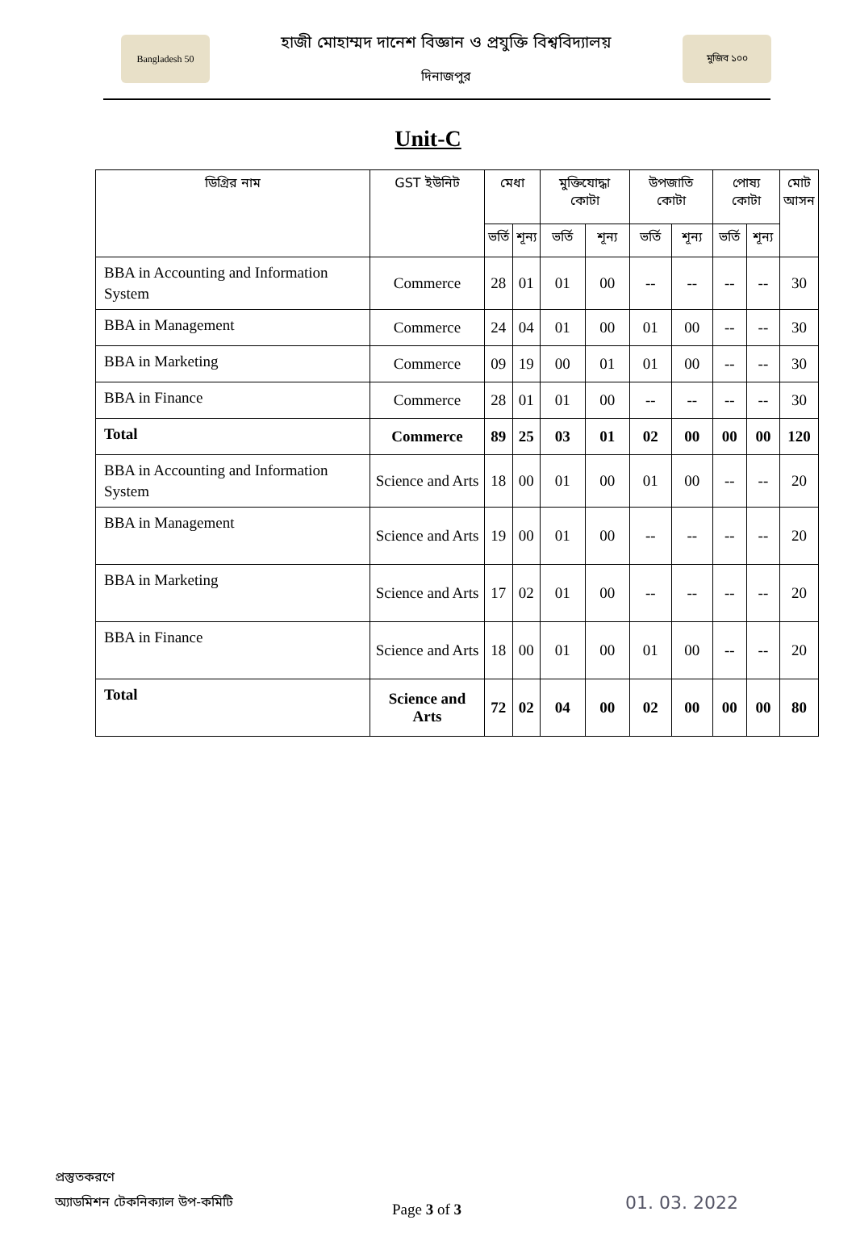Bangladesh 50
হাজী মোহাম্মদ দানেশ বিজ্ঞান ও প্রযুক্তি বিশ্ববিদ্যালয়
দিনাজপুর
মুজিব ১০০
Unit-C
| ডিগ্রির নাম | GST ইউনিট | মেধা | | মুক্তিযোদ্ধা কোটা | | উপজাতি কোটা | | পোষ্য কোটা | | মোট আসন |
| --- | --- | --- | --- | --- | --- | --- | --- | --- | --- | --- |
| | | ভর্তি | শূন্য | ভর্তি | শূন্য | ভর্তি | শূন্য | ভর্তি | শূন্য | |
| BBA in Accounting and Information System | Commerce | 28 | 01 | 01 | 00 | -- | -- | -- | -- | 30 |
| BBA in Management | Commerce | 24 | 04 | 01 | 00 | 01 | 00 | -- | -- | 30 |
| BBA in Marketing | Commerce | 09 | 19 | 00 | 01 | 01 | 00 | -- | -- | 30 |
| BBA in Finance | Commerce | 28 | 01 | 01 | 00 | -- | -- | -- | -- | 30 |
| Total | Commerce | 89 | 25 | 03 | 01 | 02 | 00 | 00 | 00 | 120 |
| BBA in Accounting and Information System | Science and Arts | 18 | 00 | 01 | 00 | 01 | 00 | -- | -- | 20 |
| BBA in Management | Science and Arts | 19 | 00 | 01 | 00 | -- | -- | -- | -- | 20 |
| BBA in Marketing | Science and Arts | 17 | 02 | 01 | 00 | -- | -- | -- | -- | 20 |
| BBA in Finance | Science and Arts | 18 | 00 | 01 | 00 | 01 | 00 | -- | -- | 20 |
| Total | Science and Arts | 72 | 02 | 04 | 00 | 02 | 00 | 00 | 00 | 80 |
প্রস্তুতকরণে
অ্যাডমিশন টেকনিক্যাল উপ-কমিটি
Page 3 of 3 01. 03. 2022